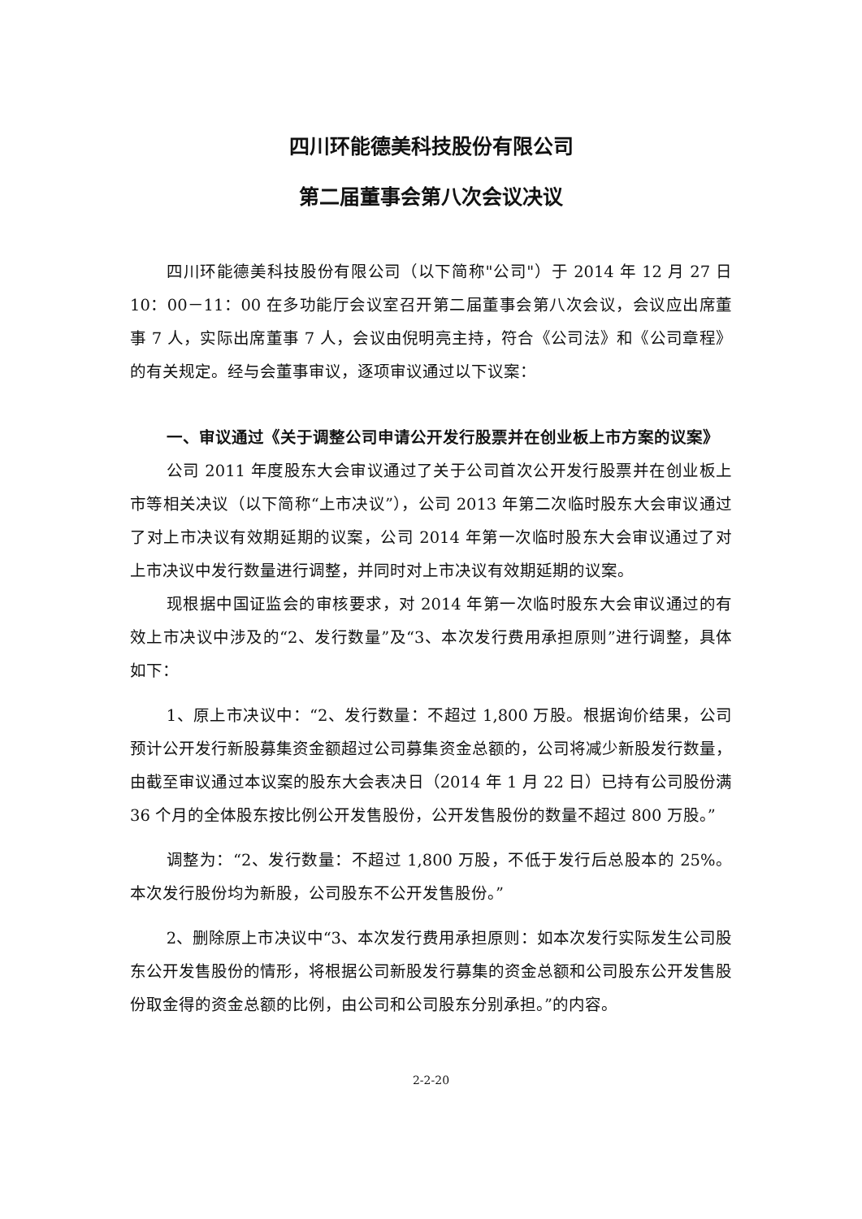四川环能德美科技股份有限公司
第二届董事会第八次会议决议
四川环能德美科技股份有限公司（以下简称"公司"）于 2014 年 12 月 27 日 10：00－11：00 在多功能厅会议室召开第二届董事会第八次会议，会议应出席董事 7 人，实际出席董事 7 人，会议由倪明亮主持，符合《公司法》和《公司章程》的有关规定。经与会董事审议，逐项审议通过以下议案：
一、审议通过《关于调整公司申请公开发行股票并在创业板上市方案的议案》
公司 2011 年度股东大会审议通过了关于公司首次公开发行股票并在创业板上市等相关决议（以下简称“上市决议”），公司 2013 年第二次临时股东大会审议通过了对上市决议有效期延期的议案，公司 2014 年第一次临时股东大会审议通过了对上市决议中发行数量进行调整，并同时对上市决议有效期延期的议案。
现根据中国证监会的审核要求，对 2014 年第一次临时股东大会审议通过的有效上市决议中涉及的“2、发行数量”及“3、本次发行费用承担原则”进行调整，具体如下：
1、原上市决议中：“2、发行数量：不超过 1,800 万股。根据询价结果，公司预计公开发行新股募集资金额超过公司募集资金总额的，公司将减少新股发行数量，由截至审议通过本议案的股东大会表决日（2014 年 1 月 22 日）已持有公司股份满 36 个月的全体股东按比例公开发售股份，公开发售股份的数量不超过 800 万股。”
调整为：“2、发行数量：不超过 1,800 万股，不低于发行后总股本的 25%。本次发行股份均为新股，公司股东不公开发售股份。”
2、删除原上市决议中“3、本次发行费用承担原则：如本次发行实际发生公司股东公开发售股份的情形，将根据公司新股发行募集的资金总额和公司股东公开发售股份取金得的资金总额的比例，由公司和公司股东分别承担。”的内容。
2-2-20